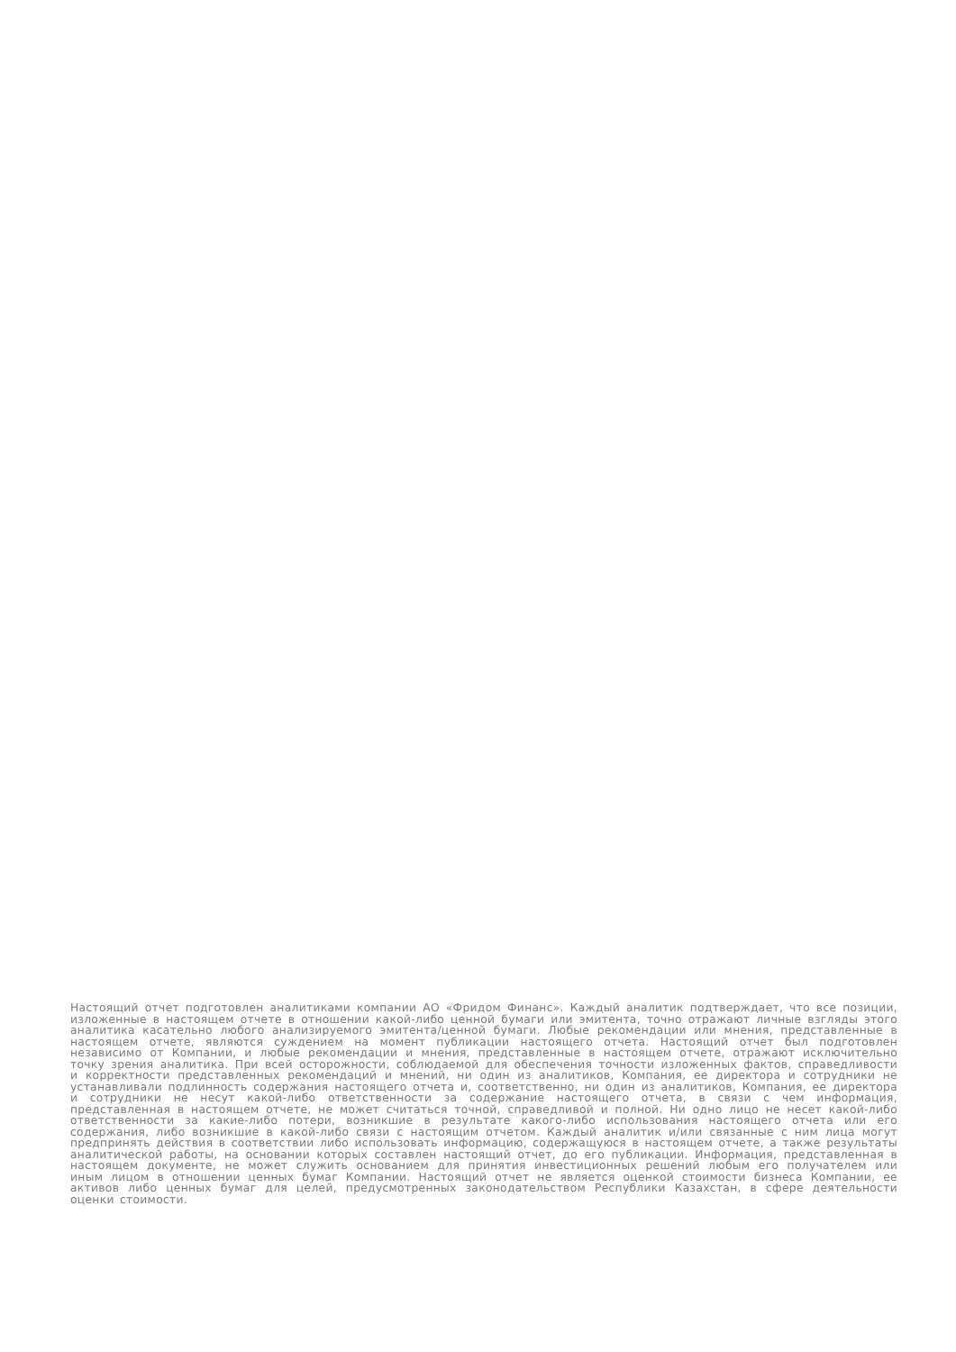Настоящий отчет подготовлен аналитиками компании АО «Фридом Финанс». Каждый аналитик подтверждает, что все позиции, изложенные в настоящем отчете в отношении какой-либо ценной бумаги или эмитента, точно отражают личные взгляды этого аналитика касательно любого анализируемого эмитента/ценной бумаги. Любые рекомендации или мнения, представленные в настоящем отчете, являются суждением на момент публикации настоящего отчета. Настоящий отчет был подготовлен независимо от Компании, и любые рекомендации и мнения, представленные в настоящем отчете, отражают исключительно точку зрения аналитика. При всей осторожности, соблюдаемой для обеспечения точности изложенных фактов, справедливости и корректности представленных рекомендаций и мнений, ни один из аналитиков, Компания, ее директора и сотрудники не устанавливали подлинность содержания настоящего отчета и, соответственно, ни один из аналитиков, Компания, ее директора и сотрудники не несут какой-либо ответственности за содержание настоящего отчета, в связи с чем информация, представленная в настоящем отчете, не может считаться точной, справедливой и полной. Ни одно лицо не несет какой-либо ответственности за какие-либо потери, возникшие в результате какого-либо использования настоящего отчета или его содержания, либо возникшие в какой-либо связи с настоящим отчетом. Каждый аналитик и/или связанные с ним лица могут предпринять действия в соответствии либо использовать информацию, содержащуюся в настоящем отчете, а также результаты аналитической работы, на основании которых составлен настоящий отчет, до его публикации. Информация, представленная в настоящем документе, не может служить основанием для принятия инвестиционных решений любым его получателем или иным лицом в отношении ценных бумаг Компании. Настоящий отчет не является оценкой стоимости бизнеса Компании, ее активов либо ценных бумаг для целей, предусмотренных законодательством Республики Казахстан, в сфере деятельности оценки стоимости.